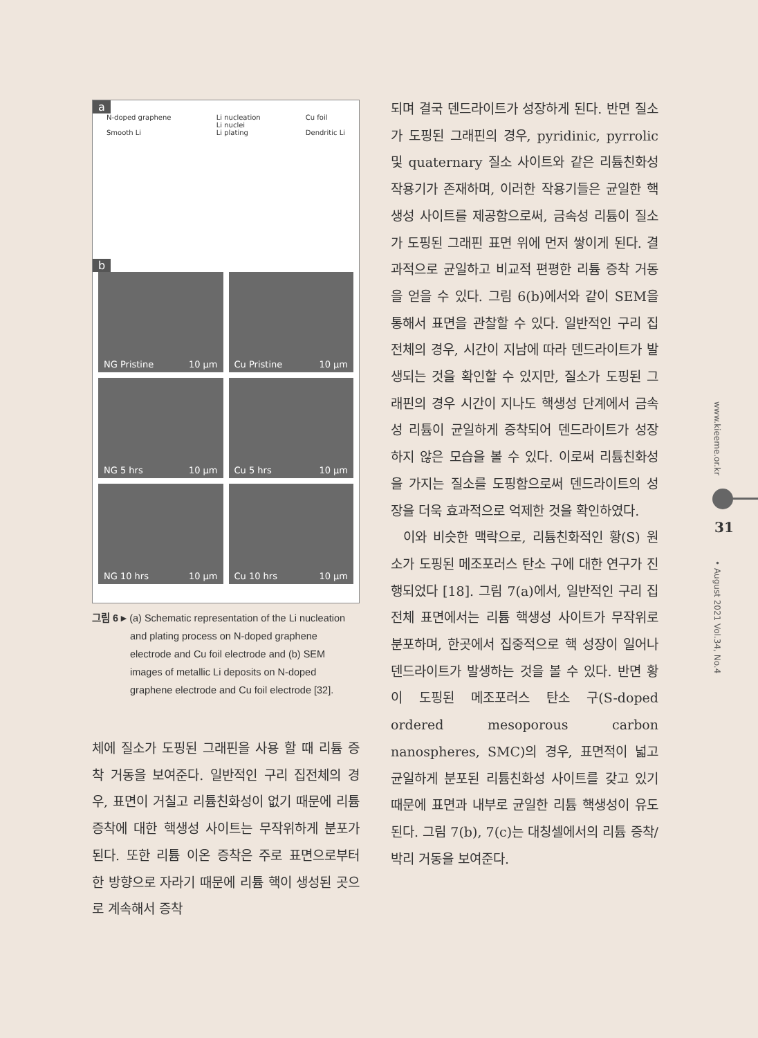a
N-doped graphene
Smooth Li Li nucleation
Li nuclei
Li plating Cu foil
Dendritic Li
b
NG Pristine 10 μm
Cu Pristine 10 μm
NG 5 hrs 10 μm
Cu 5 hrs 10 μm
NG 10 hrs 10 μm
Cu 10 hrs 10 μm
그림 6 ▸ (a) Schematic representation of the Li nucleation and plating process on N-doped graphene electrode and Cu foil electrode and (b) SEM images of metallic Li deposits on N-doped graphene electrode and Cu foil electrode [32].
체에 질소가 도핑된 그래핀을 사용 할 때 리튬 증착 거동을 보여준다. 일반적인 구리 집전체의 경우, 표면이 거칠고 리튬친화성이 없기 때문에 리튬 증착에 대한 핵생성 사이트는 무작위하게 분포가 된다. 또한 리튬 이온 증착은 주로 표면으로부터 한 방향으로 자라기 때문에 리튬 핵이 생성된 곳으로 계속해서 증착
되며 결국 덴드라이트가 성장하게 된다. 반면 질소가 도핑된 그래핀의 경우, pyridinic, pyrrolic 및 quaternary 질소 사이트와 같은 리튬친화성 작용기가 존재하며, 이러한 작용기들은 균일한 핵생성 사이트를 제공함으로써, 금속성 리튬이 질소가 도핑된 그래핀 표면 위에 먼저 쌓이게 된다. 결과적으로 균일하고 비교적 편평한 리튬 증착 거동을 얻을 수 있다. 그림 6(b)에서와 같이 SEM을 통해서 표면을 관찰할 수 있다. 일반적인 구리 집전체의 경우, 시간이 지남에 따라 덴드라이트가 발생되는 것을 확인할 수 있지만, 질소가 도핑된 그래핀의 경우 시간이 지나도 핵생성 단계에서 금속성 리튬이 균일하게 증착되어 덴드라이트가 성장하지 않은 모습을 볼 수 있다. 이로써 리튬친화성을 가지는 질소를 도핑함으로써 덴드라이트의 성장을 더욱 효과적으로 억제한 것을 확인하였다.
이와 비슷한 맥락으로, 리튬친화적인 황(S) 원소가 도핑된 메조포러스 탄소 구에 대한 연구가 진행되었다 [18]. 그림 7(a)에서, 일반적인 구리 집전체 표면에서는 리튬 핵생성 사이트가 무작위로 분포하며, 한곳에서 집중적으로 핵 성장이 일어나 덴드라이트가 발생하는 것을 볼 수 있다. 반면 황이 도핑된 메조포러스 탄소 구(S-doped ordered mesoporous carbon nanospheres, SMC)의 경우, 표면적이 넓고 균일하게 분포된 리튬친화성 사이트를 갖고 있기 때문에 표면과 내부로 균일한 리튬 핵생성이 유도된다. 그림 7(b), 7(c)는 대칭셀에서의 리튬 증착/박리 거동을 보여준다.
www.kieeme.or.kr
31
• August 2021 Vol.34, No.4